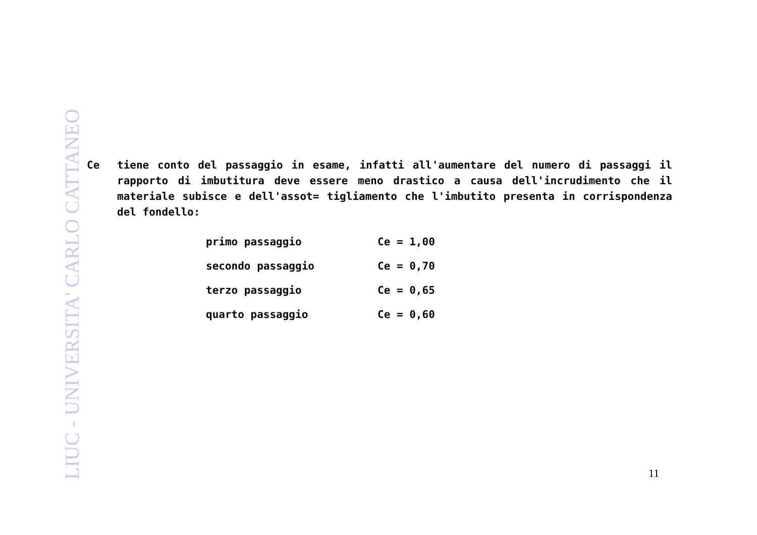LIUC - UNIVERSITA' CARLO CATTANEO
Ce tiene conto del passaggio in esame, infatti all'aumentare del numero di passaggi il rapporto di imbutitura deve essere meno drastico a causa dell'incrudimento che il materiale subisce e dell'assot= tigliamento che l'imbutito presenta in corrispondenza del fondello:
| primo passaggio | Ce = 1,00 |
| secondo passaggio | Ce = 0,70 |
| terzo passaggio | Ce = 0,65 |
| quarto passaggio | Ce = 0,60 |
11